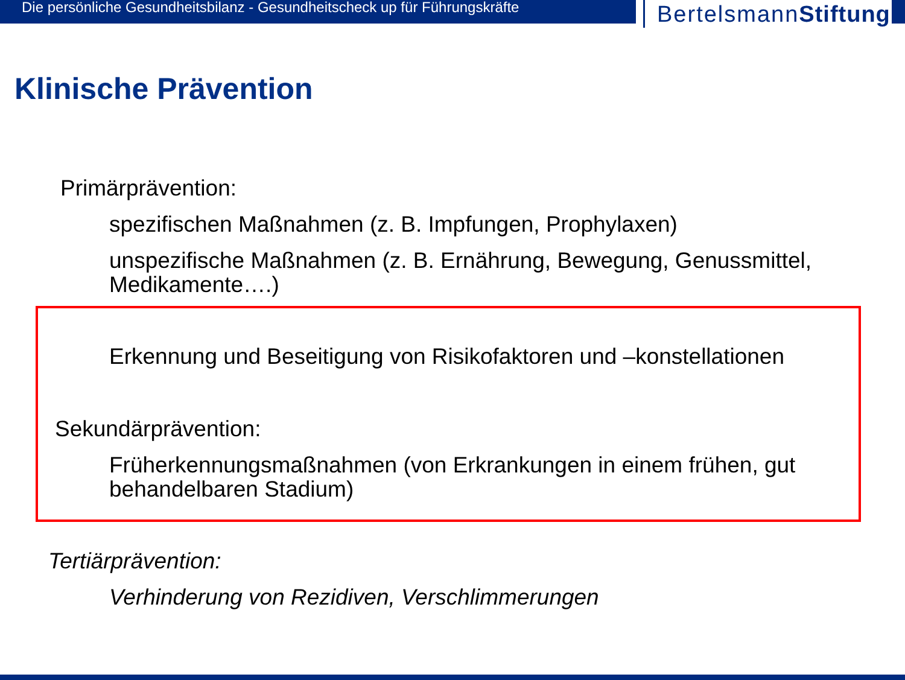Die persönliche Gesundheitsbilanz - Gesundheitscheck up für Führungskräfte
BertelsmannStiftung
Klinische Prävention
Primärprävention:
spezifischen Maßnahmen (z. B. Impfungen, Prophylaxen)
unspezifische Maßnahmen (z. B. Ernährung, Bewegung, Genussmittel,
Medikamente….)
Erkennung und Beseitigung von Risikofaktoren und –konstellationen
Sekundärprävention:
Früherkennungsmaßnahmen (von Erkrankungen in einem frühen, gut
behandelbaren Stadium)
Tertiärprävention:
Verhinderung von Rezidiven, Verschlimmerungen